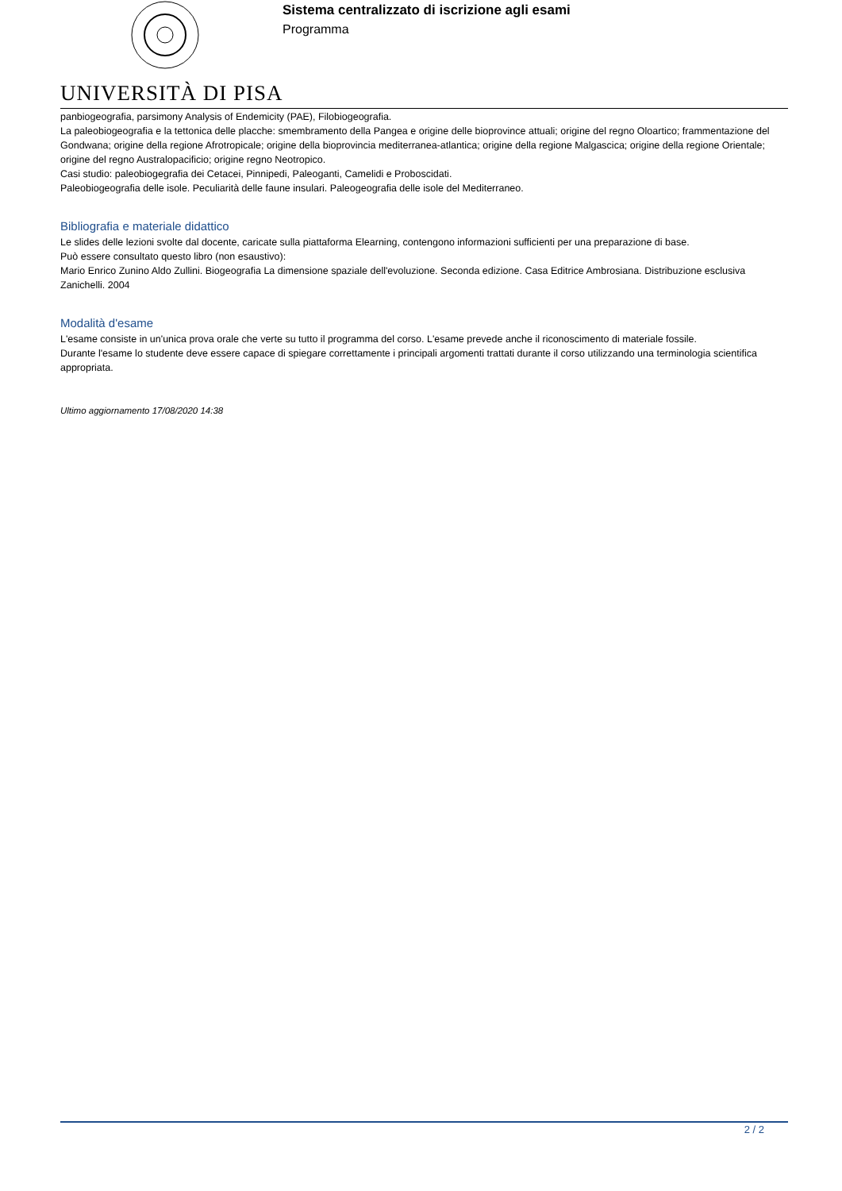UNIVERSITÀ DI PISA
Sistema centralizzato di iscrizione agli esami
Programma
panbiogeografia, parsimony Analysis of Endemicity (PAE), Filobiogeografia.
La paleobiogeografia e la tettonica delle placche: smembramento della Pangea e origine delle bioprovince attuali; origine del regno Oloartico; frammentazione del Gondwana; origine della regione Afrotropicale; origine della bioprovincia mediterranea-atlantica; origine della regione Malgascica; origine della regione Orientale; origine del regno Australopacificio; origine regno Neotropico.
Casi studio: paleobiogegrafia dei Cetacei, Pinnipedi, Paleoganti, Camelidi e Proboscidati.
Paleobiogeografia delle isole. Peculiarità delle faune insulari. Paleogeografia delle isole del Mediterraneo.
Bibliografia e materiale didattico
Le slides delle lezioni svolte dal docente, caricate sulla piattaforma Elearning, contengono informazioni sufficienti per una preparazione di base.
Può essere consultato questo libro (non esaustivo):
Mario Enrico Zunino Aldo Zullini. Biogeografia La dimensione spaziale dell'evoluzione. Seconda edizione. Casa Editrice Ambrosiana. Distribuzione esclusiva Zanichelli. 2004
Modalità d'esame
L'esame consiste in un'unica prova orale che verte su tutto il programma del corso. L'esame prevede anche il riconoscimento di materiale fossile.
Durante l'esame lo studente deve essere capace di spiegare correttamente i principali argomenti trattati durante il corso utilizzando una terminologia scientifica appropriata.
Ultimo aggiornamento 17/08/2020 14:38
2 / 2